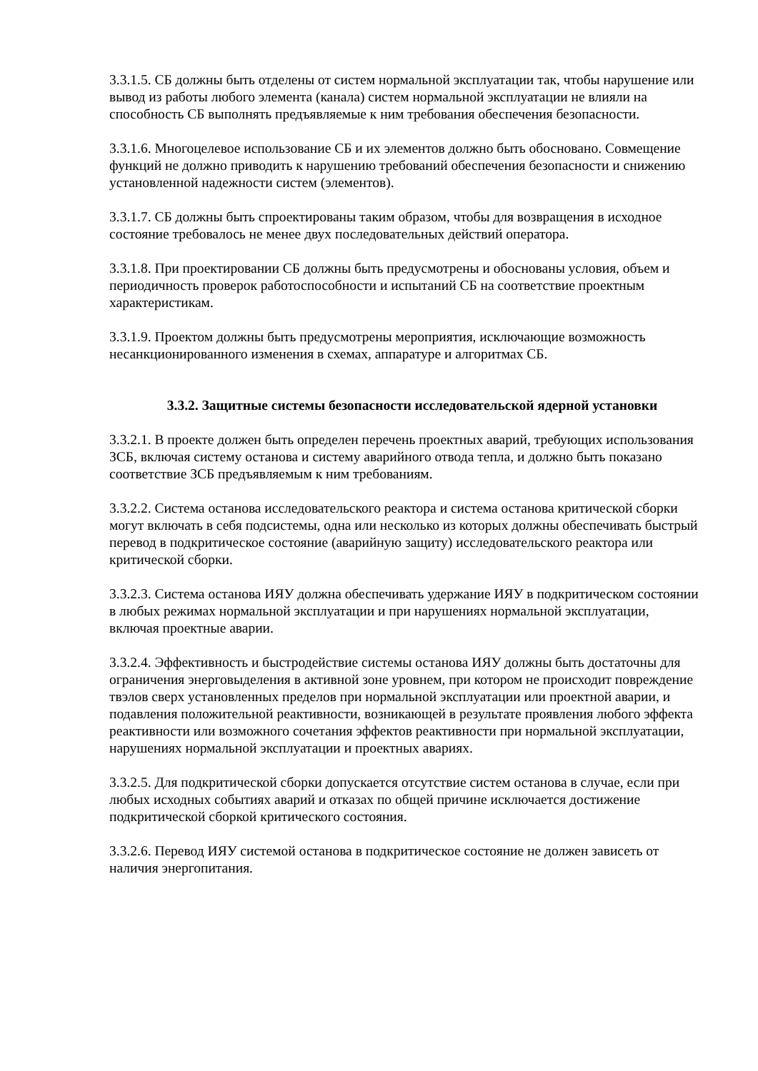3.3.1.5. СБ должны быть отделены от систем нормальной эксплуатации так, чтобы нарушение или вывод из работы любого элемента (канала) систем нормальной эксплуатации не влияли на способность СБ выполнять предъявляемые к ним требования обеспечения безопасности.
3.3.1.6. Многоцелевое использование СБ и их элементов должно быть обосновано. Совмещение функций не должно приводить к нарушению требований обеспечения безопасности и снижению установленной надежности систем (элементов).
3.3.1.7. СБ должны быть спроектированы таким образом, чтобы для возвращения в исходное состояние требовалось не менее двух последовательных действий оператора.
3.3.1.8. При проектировании СБ должны быть предусмотрены и обоснованы условия, объем и периодичность проверок работоспособности и испытаний СБ на соответствие проектным характеристикам.
3.3.1.9. Проектом должны быть предусмотрены мероприятия, исключающие возможность несанкционированного изменения в схемах, аппаратуре и алгоритмах СБ.
3.3.2. Защитные системы безопасности исследовательской ядерной установки
3.3.2.1. В проекте должен быть определен перечень проектных аварий, требующих использования ЗСБ, включая систему останова и систему аварийного отвода тепла, и должно быть показано соответствие ЗСБ предъявляемым к ним требованиям.
3.3.2.2. Система останова исследовательского реактора и система останова критической сборки могут включать в себя подсистемы, одна или несколько из которых должны обеспечивать быстрый перевод в подкритическое состояние (аварийную защиту) исследовательского реактора или критической сборки.
3.3.2.3. Система останова ИЯУ должна обеспечивать удержание ИЯУ в подкритическом состоянии в любых режимах нормальной эксплуатации и при нарушениях нормальной эксплуатации, включая проектные аварии.
3.3.2.4. Эффективность и быстродействие системы останова ИЯУ должны быть достаточны для ограничения энерговыделения в активной зоне уровнем, при котором не происходит повреждение твэлов сверх установленных пределов при нормальной эксплуатации или проектной аварии, и подавления положительной реактивности, возникающей в результате проявления любого эффекта реактивности или возможного сочетания эффектов реактивности при нормальной эксплуатации, нарушениях нормальной эксплуатации и проектных авариях.
3.3.2.5. Для подкритической сборки допускается отсутствие систем останова в случае, если при любых исходных событиях аварий и отказах по общей причине исключается достижение подкритической сборкой критического состояния.
3.3.2.6. Перевод ИЯУ системой останова в подкритическое состояние не должен зависеть от наличия энергопитания.